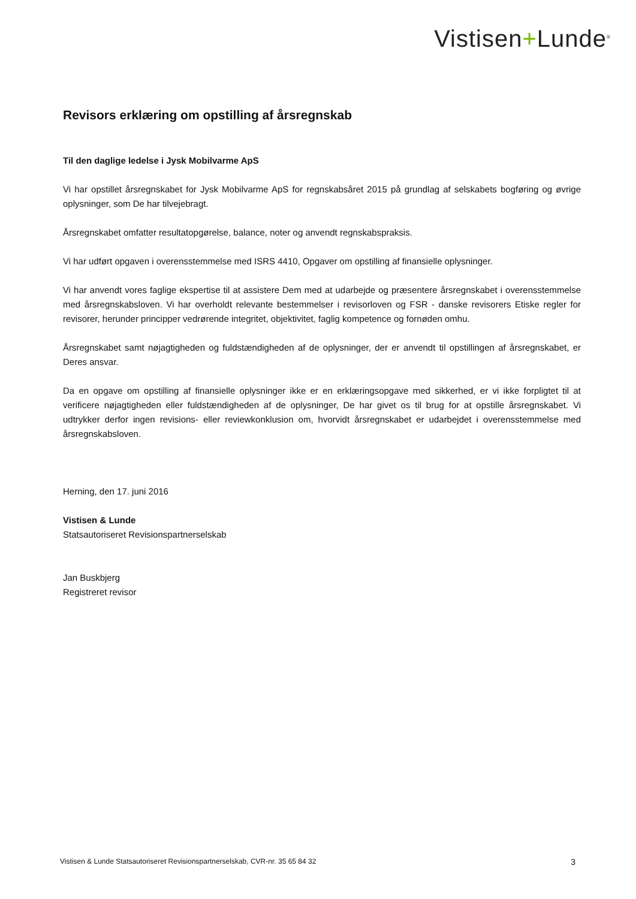Vistisen+Lunde<sup>®</sup>
Revisors erklæring om opstilling af årsregnskab
Til den daglige ledelse i Jysk Mobilvarme ApS
Vi har opstillet årsregnskabet for Jysk Mobilvarme ApS for regnskabsåret 2015 på grundlag af selskabets bogføring og øvrige oplysninger, som De har tilvejebragt.
Årsregnskabet omfatter resultatopgørelse, balance, noter og anvendt regnskabspraksis.
Vi har udført opgaven i overensstemmelse med ISRS 4410, Opgaver om opstilling af finansielle oplysninger.
Vi har anvendt vores faglige ekspertise til at assistere Dem med at udarbejde og præsentere årsregnskabet i overensstemmelse med årsregnskabsloven. Vi har overholdt relevante bestemmelser i revisorloven og FSR - danske revisorers Etiske regler for revisorer, herunder principper vedrørende integritet, objektivitet, faglig kompetence og fornøden omhu.
Årsregnskabet samt nøjagtigheden og fuldstændigheden af de oplysninger, der er anvendt til opstillingen af årsregnskabet, er Deres ansvar.
Da en opgave om opstilling af finansielle oplysninger ikke er en erklæringsopgave med sikkerhed, er vi ikke forpligtet til at verificere nøjagtigheden eller fuldstændigheden af de oplysninger, De har givet os til brug for at opstille årsregnskabet. Vi udtrykker derfor ingen revisions- eller reviewkonklusion om, hvorvidt årsregnskabet er udarbejdet i overensstemmelse med årsregnskabsloven.
Herning, den 17. juni 2016
Vistisen & Lunde
Statsautoriseret Revisionspartnerselskab
Jan Buskbjerg
Registreret revisor
Vistisen & Lunde Statsautoriseret Revisionspartnerselskab, CVR-nr. 35 65 84 32 3